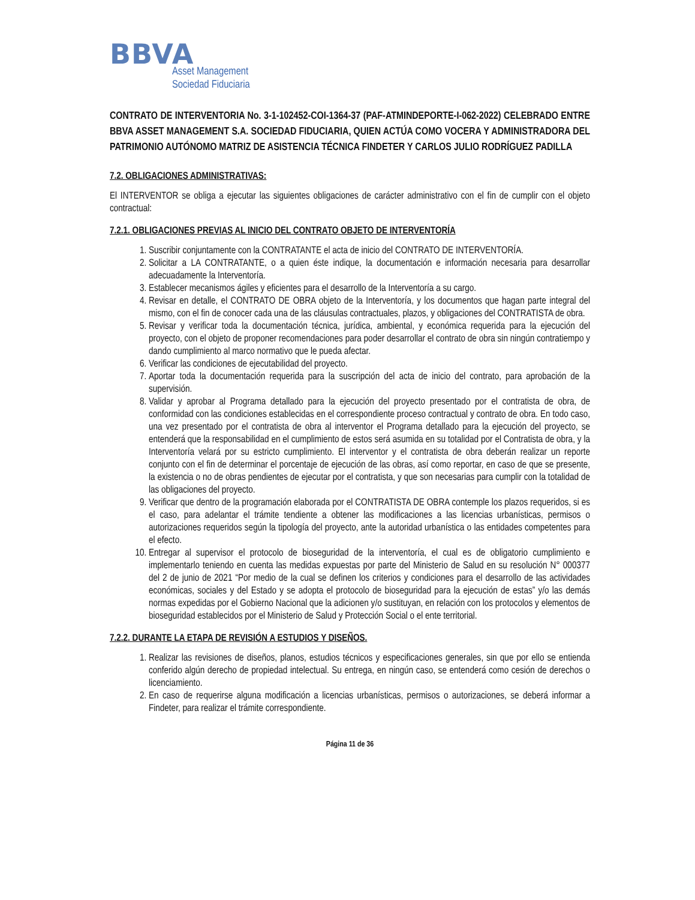BBVA
Asset Management
Sociedad Fiduciaria
CONTRATO DE INTERVENTORIA No. 3-1-102452-COI-1364-37 (PAF-ATMINDEPORTE-I-062-2022) CELEBRADO ENTRE BBVA ASSET MANAGEMENT S.A. SOCIEDAD FIDUCIARIA, QUIEN ACTÚA COMO VOCERA Y ADMINISTRADORA DEL PATRIMONIO AUTÓNOMO MATRIZ DE ASISTENCIA TÉCNICA FINDETER Y CARLOS JULIO RODRÍGUEZ PADILLA
7.2. OBLIGACIONES ADMINISTRATIVAS:
El INTERVENTOR se obliga a ejecutar las siguientes obligaciones de carácter administrativo con el fin de cumplir con el objeto contractual:
7.2.1. OBLIGACIONES PREVIAS AL INICIO DEL CONTRATO OBJETO DE INTERVENTORÍA
1. Suscribir conjuntamente con la CONTRATANTE el acta de inicio del CONTRATO DE INTERVENTORÍA.
2. Solicitar a LA CONTRATANTE, o a quien éste indique, la documentación e información necesaria para desarrollar adecuadamente la Interventoría.
3. Establecer mecanismos ágiles y eficientes para el desarrollo de la Interventoría a su cargo.
4. Revisar en detalle, el CONTRATO DE OBRA objeto de la Interventoría, y los documentos que hagan parte integral del mismo, con el fin de conocer cada una de las cláusulas contractuales, plazos, y obligaciones del CONTRATISTA de obra.
5. Revisar y verificar toda la documentación técnica, jurídica, ambiental, y económica requerida para la ejecución del proyecto, con el objeto de proponer recomendaciones para poder desarrollar el contrato de obra sin ningún contratiempo y dando cumplimiento al marco normativo que le pueda afectar.
6. Verificar las condiciones de ejecutabilidad del proyecto.
7. Aportar toda la documentación requerida para la suscripción del acta de inicio del contrato, para aprobación de la supervisión.
8. Validar y aprobar al Programa detallado para la ejecución del proyecto presentado por el contratista de obra, de conformidad con las condiciones establecidas en el correspondiente proceso contractual y contrato de obra. En todo caso, una vez presentado por el contratista de obra al interventor el Programa detallado para la ejecución del proyecto, se entenderá que la responsabilidad en el cumplimiento de estos será asumida en su totalidad por el Contratista de obra, y la Interventoría velará por su estricto cumplimiento. El interventor y el contratista de obra deberán realizar un reporte conjunto con el fin de determinar el porcentaje de ejecución de las obras, así como reportar, en caso de que se presente, la existencia o no de obras pendientes de ejecutar por el contratista, y que son necesarias para cumplir con la totalidad de las obligaciones del proyecto.
9. Verificar que dentro de la programación elaborada por el CONTRATISTA DE OBRA contemple los plazos requeridos, si es el caso, para adelantar el trámite tendiente a obtener las modificaciones a las licencias urbanísticas, permisos o autorizaciones requeridos según la tipología del proyecto, ante la autoridad urbanística o las entidades competentes para el efecto.
10. Entregar al supervisor el protocolo de bioseguridad de la interventoría, el cual es de obligatorio cumplimiento e implementarlo teniendo en cuenta las medidas expuestas por parte del Ministerio de Salud en su resolución N° 000377 del 2 de junio de 2021 “Por medio de la cual se definen los criterios y condiciones para el desarrollo de las actividades económicas, sociales y del Estado y se adopta el protocolo de bioseguridad para la ejecución de estas” y/o las demás normas expedidas por el Gobierno Nacional que la adicionen y/o sustituyan, en relación con los protocolos y elementos de bioseguridad establecidos por el Ministerio de Salud y Protección Social o el ente territorial.
7.2.2. DURANTE LA ETAPA DE REVISIÓN A ESTUDIOS Y DISEÑOS.
1. Realizar las revisiones de diseños, planos, estudios técnicos y especificaciones generales, sin que por ello se entienda conferido algún derecho de propiedad intelectual. Su entrega, en ningún caso, se entenderá como cesión de derechos o licenciamiento.
2. En caso de requerirse alguna modificación a licencias urbanísticas, permisos o autorizaciones, se deberá informar a Findeter, para realizar el trámite correspondiente.
Página 11 de 36